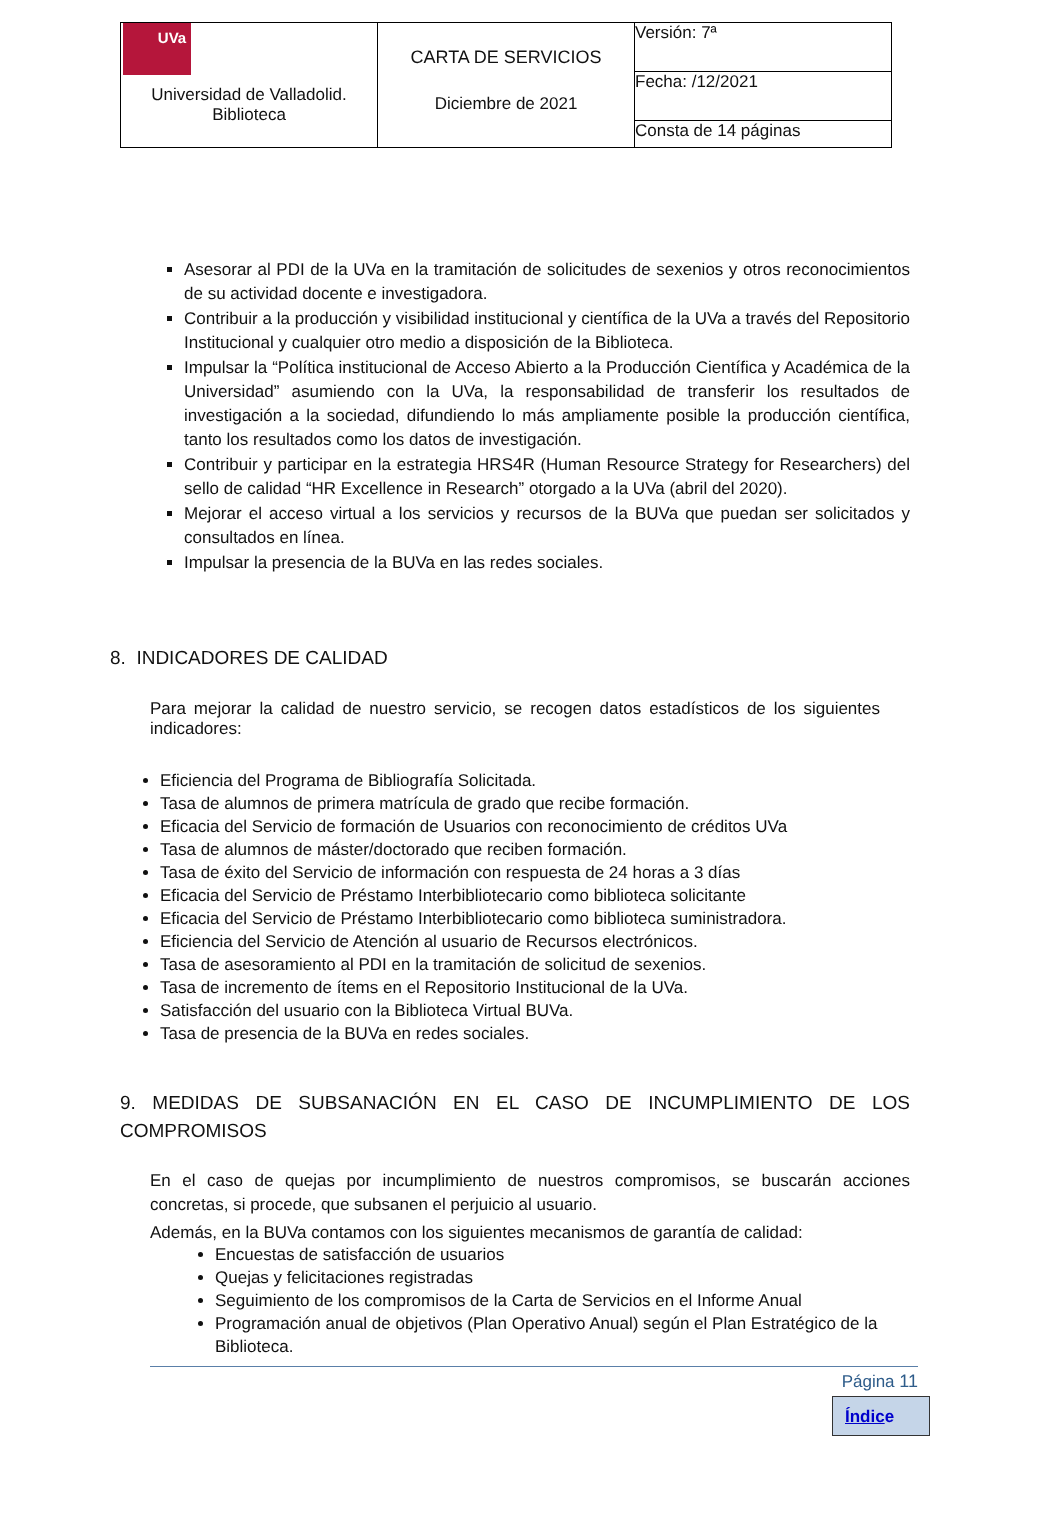| UVa Universidad de Valladolid. Biblioteca | CARTA DE SERVICIOS Diciembre de 2021 | Versión: 7ª |
| | | Fecha: /12/2021 |
| | | Consta de 14 páginas |
Asesorar al PDI de la UVa en la tramitación de solicitudes de sexenios y otros reconocimientos de su actividad docente e investigadora.
Contribuir a la producción y visibilidad institucional y científica de la UVa a través del Repositorio Institucional y cualquier otro medio a disposición de la Biblioteca.
Impulsar la “Política institucional de Acceso Abierto a la Producción Científica y Académica de la Universidad” asumiendo con la UVa, la responsabilidad de transferir los resultados de investigación a la sociedad, difundiendo lo más ampliamente posible la producción científica, tanto los resultados como los datos de investigación.
Contribuir y participar en la estrategia HRS4R (Human Resource Strategy for Researchers) del sello de calidad “HR Excellence in Research” otorgado a la UVa (abril del 2020).
Mejorar el acceso virtual a los servicios y recursos de la BUVa que puedan ser solicitados y consultados en línea.
Impulsar la presencia de la BUVa en las redes sociales.
8. INDICADORES DE CALIDAD
Para mejorar la calidad de nuestro servicio, se recogen datos estadísticos de los siguientes indicadores:
Eficiencia del Programa de Bibliografía Solicitada.
Tasa de alumnos de primera matrícula de grado que recibe formación.
Eficacia del Servicio de formación de Usuarios con reconocimiento de créditos UVa
Tasa de alumnos de máster/doctorado que reciben formación.
Tasa de éxito del Servicio de información con respuesta de 24 horas a 3 días
Eficacia del Servicio de Préstamo Interbibliotecario como biblioteca solicitante
Eficacia del Servicio de Préstamo Interbibliotecario como biblioteca suministradora.
Eficiencia del Servicio de Atención al usuario de Recursos electrónicos.
Tasa de asesoramiento al PDI en la tramitación de solicitud de sexenios.
Tasa de incremento de ítems en el Repositorio Institucional de la UVa.
Satisfacción del usuario con la Biblioteca Virtual BUVa.
Tasa de presencia de la BUVa en redes sociales.
9. MEDIDAS DE SUBSANACIÓN EN EL CASO DE INCUMPLIMIENTO DE LOS COMPROMISOS
En el caso de quejas por incumplimiento de nuestros compromisos, se buscarán acciones concretas, si procede, que subsanen el perjuicio al usuario.
Además, en la BUVa contamos con los siguientes mecanismos de garantía de calidad:
Encuestas de satisfacción de usuarios
Quejas y felicitaciones registradas
Seguimiento de los compromisos de la Carta de Servicios en el Informe Anual
Programación anual de objetivos (Plan Operativo Anual) según el Plan Estratégico de la Biblioteca.
Página 11
Índice